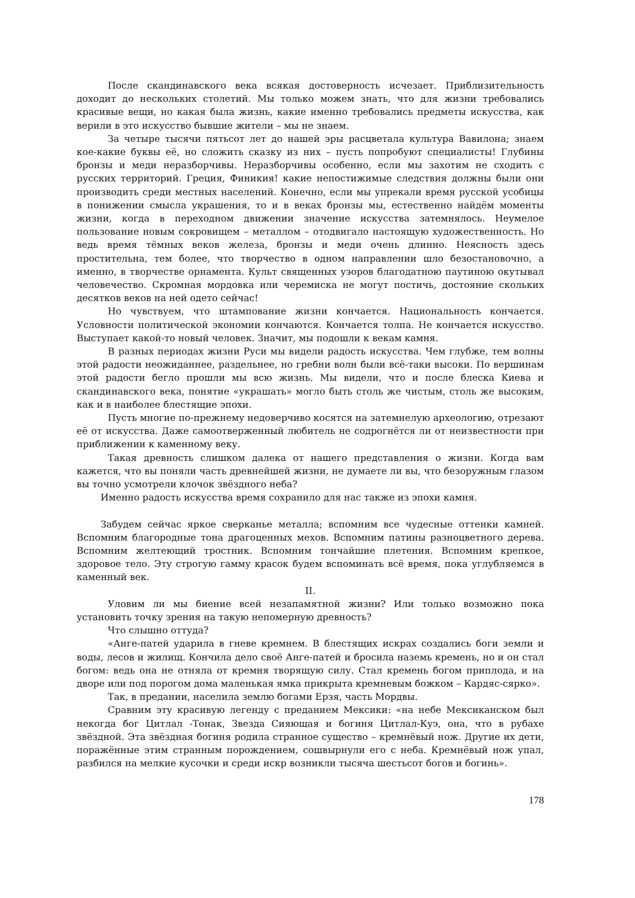После скандинавского века всякая достоверность исчезает. Приблизительность доходит до нескольких столетий. Мы только можем знать, что для жизни требовались красивые вещи, но какая была жизнь, какие именно требовались предметы искусства, как верили в это искусство бывшие жители – мы не знаем.
За четыре тысячи пятьсот лет до нашей эры расцветала культура Вавилона; знаем кое-какие буквы её, но сложить сказку из них – пусть попробуют специалисты! Глубины бронзы и меди неразборчивы. Неразборчивы особенно, если мы захотим не сходить с русских территорий. Греция, Финикия! какие непостижимые следствия должны были они производить среди местных населений. Конечно, если мы упрекали время русской усобицы в понижении смысла украшения, то и в веках бронзы мы, естественно найдём моменты жизни, когда в переходном движении значение искусства затемнялось. Неумелое пользование новым сокровищем – металлом – отодвигало настоящую художественность. Но ведь время тёмных веков железа, бронзы и меди очень длинно. Неясность здесь простительна, тем более, что творчество в одном направлении шло безостановочно, а именно, в творчестве орнамента. Культ священных узоров благодатною паутиною окутывал человечество. Скромная мордовка или черемиска не могут постичь, достояние скольких десятков веков на ней одето сейчас!
Но чувствуем, что штампование жизни кончается. Национальность кончается. Условности политической экономии кончаются. Кончается толпа. Не кончается искусство. Выступает какой-то новый человек. Значит, мы подошли к векам камня.
В разных периодах жизни Руси мы видели радость искусства. Чем глубже, тем волны этой радости неожиданнее, раздельнее, но гребни волн были всё-таки высоки. По вершинам этой радости бегло прошли мы всю жизнь. Мы видели, что и после блеска Киева и скандинавского века, понятие «украшать» могло быть столь же чистым, столь же высоким, как и в наиболее блестящие эпохи.
Пусть многие по-прежнему недоверчиво косятся на затемнелую археологию, отрезают её от искусства. Даже самоотверженный любитель не содрогнётся ли от неизвестности при приближении к каменному веку.
Такая древность слишком далека от нашего представления о жизни. Когда вам кажется, что вы поняли часть древнейшей жизни, не думаете ли вы, что безоружным глазом вы точно усмотрели клочок звёздного неба?
Именно радость искусства время сохранило для нас также из эпохи камня.
Забудем сейчас яркое сверканье металла; вспомним все чудесные оттенки камней. Вспомним благородные тона драгоценных мехов. Вспомним патины разноцветного дерева. Вспомним желтеющий тростник. Вспомним тончайшие плетения. Вспомним крепкое, здоровое тело. Эту строгую гамму красок будем вспоминать всё время, пока углубляемся в каменный век.
II.
Уловим ли мы биение всей незапамятной жизни? Или только возможно пока установить точку зрения на такую непомерную древность?
Что слышно оттуда?
«Анге-патей ударила в гневе кремнем. В блестящих искрах создались боги земли и воды, лесов и жилищ. Кончила дело своё Анге-патей и бросила наземь кремень, но и он стал богом: ведь она не отняла от кремня творящую силу. Стал кремень богом приплода, и на дворе или под порогом дома маленькая ямка прикрыта кремневым божком – Кардяс-сярко».
Так, в предании, населила землю богами Ерзя, часть Мордвы.
Сравним эту красивую легенду с преданием Мексики: «на небе Мексиканском был некогда бог Цитлал -Тонак, Звезда Сияющая и богиня Цитлал-Куэ, она, что в рубахе звёздной. Эта звёздная богиня родила странное существо – кремнёвый нож. Другие их дети, поражённые этим странным порождением, сошвырнули его с неба. Кремнёвый нож упал, разбился на мелкие кусочки и среди искр возникли тысяча шестьсот богов и богинь».
178